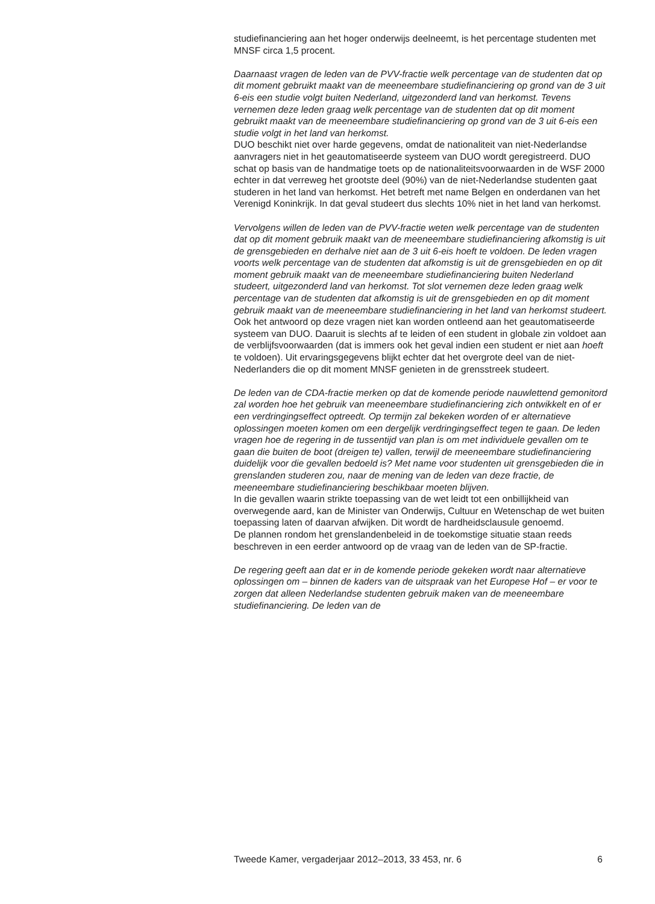studiefinanciering aan het hoger onderwijs deelneemt, is het percentage studenten met MNSF circa 1,5 procent.
Daarnaast vragen de leden van de PVV-fractie welk percentage van de studenten dat op dit moment gebruikt maakt van de meeneembare studiefinanciering op grond van de 3 uit 6-eis een studie volgt buiten Nederland, uitgezonderd land van herkomst. Tevens vernemen deze leden graag welk percentage van de studenten dat op dit moment gebruikt maakt van de meeneembare studiefinanciering op grond van de 3 uit 6-eis een studie volgt in het land van herkomst.
DUO beschikt niet over harde gegevens, omdat de nationaliteit van niet-Nederlandse aanvragers niet in het geautomatiseerde systeem van DUO wordt geregistreerd. DUO schat op basis van de handmatige toets op de nationaliteitsvoorwaarden in de WSF 2000 echter in dat verreweg het grootste deel (90%) van de niet-Nederlandse studenten gaat studeren in het land van herkomst. Het betreft met name Belgen en onderdanen van het Verenigd Koninkrijk. In dat geval studeert dus slechts 10% niet in het land van herkomst.
Vervolgens willen de leden van de PVV-fractie weten welk percentage van de studenten dat op dit moment gebruik maakt van de meeneembare studiefinanciering afkomstig is uit de grensgebieden en derhalve niet aan de 3 uit 6-eis hoeft te voldoen. De leden vragen voorts welk percentage van de studenten dat afkomstig is uit de grensgebieden en op dit moment gebruik maakt van de meeneembare studiefinanciering buiten Nederland studeert, uitgezonderd land van herkomst. Tot slot vernemen deze leden graag welk percentage van de studenten dat afkomstig is uit de grensgebieden en op dit moment gebruik maakt van de meeneembare studiefinanciering in het land van herkomst studeert.
Ook het antwoord op deze vragen niet kan worden ontleend aan het geautomatiseerde systeem van DUO. Daaruit is slechts af te leiden of een student in globale zin voldoet aan de verblijfsvoorwaarden (dat is immers ook het geval indien een student er niet aan hoeft te voldoen). Uit ervaringsgegevens blijkt echter dat het overgrote deel van de niet-Nederlanders die op dit moment MNSF genieten in de grensstreek studeert.
De leden van de CDA-fractie merken op dat de komende periode nauwlettend gemonitord zal worden hoe het gebruik van meeneembare studiefinanciering zich ontwikkelt en of er een verdringingseffect optreedt. Op termijn zal bekeken worden of er alternatieve oplossingen moeten komen om een dergelijk verdringingseffect tegen te gaan. De leden vragen hoe de regering in de tussentijd van plan is om met individuele gevallen om te gaan die buiten de boot (dreigen te) vallen, terwijl de meeneembare studiefinanciering duidelijk voor die gevallen bedoeld is? Met name voor studenten uit grensgebieden die in grenslanden studeren zou, naar de mening van de leden van deze fractie, de meeneembare studiefinanciering beschikbaar moeten blijven.
In die gevallen waarin strikte toepassing van de wet leidt tot een onbillijkheid van overwegende aard, kan de Minister van Onderwijs, Cultuur en Wetenschap de wet buiten toepassing laten of daarvan afwijken. Dit wordt de hardheidsclausule genoemd.
De plannen rondom het grenslandenbeleid in de toekomstige situatie staan reeds beschreven in een eerder antwoord op de vraag van de leden van de SP-fractie.
De regering geeft aan dat er in de komende periode gekeken wordt naar alternatieve oplossingen om – binnen de kaders van de uitspraak van het Europese Hof – er voor te zorgen dat alleen Nederlandse studenten gebruik maken van de meeneembare studiefinanciering. De leden van de
Tweede Kamer, vergaderjaar 2012–2013, 33 453, nr. 6 6